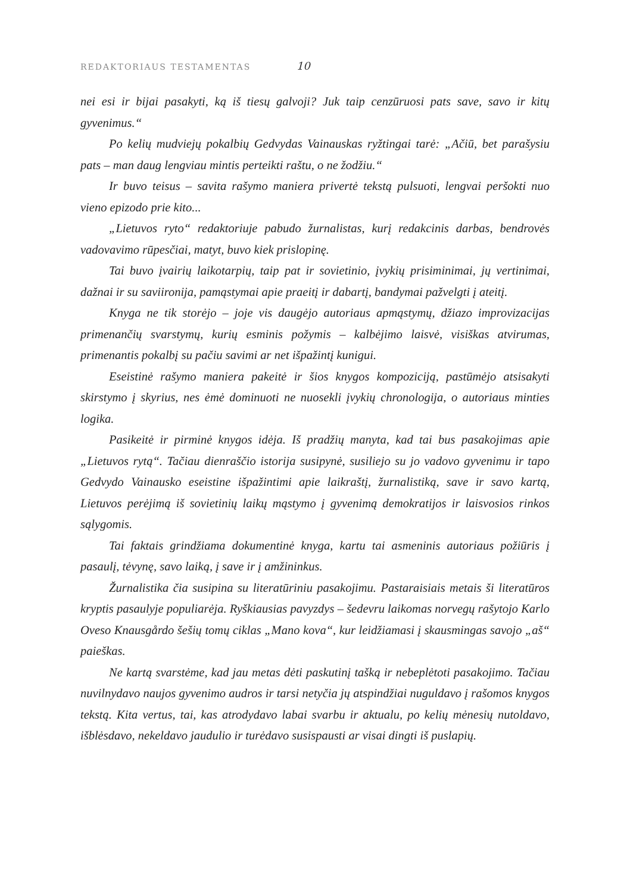REDAKTORIAUS TESTAMENTAS 10
nei esi ir bijai pasakyti, ką iš tiesų galvoji? Juk taip cenzūruosi pats save, savo ir kitų gyvenimus.“
Po kelių mudviejų pokalbių Gedvydas Vainauskas ryžtingai tarė: „Ačiū, bet parašysiu pats – man daug lengviau mintis perteikti raštu, o ne žodžiu.“
Ir buvo teisus – savita rašymo maniera privertė tekstą pulsuoti, lengvai peršokti nuo vieno epizodo prie kito...
„Lietuvos ryto“ redaktoriuje pabudo žurnalistas, kurį redakcinis darbas, bendrovės vadovavimo rūpesčiai, matyt, buvo kiek prislopinę.
Tai buvo įvairių laikotarpių, taip pat ir sovietinio, įvykių prisiminimai, jų vertinimai, dažnai ir su saviironija, pamąstymai apie praeitį ir dabartį, bandymai pažvelgti į ateitį.
Knyga ne tik storėjo – joje vis daugėjo autoriaus apmąstymų, džiazo improvizacijas primenančių svarstymų, kurių esminis požymis – kalbėjimo laisvė, visiškas atvirumas, primenantis pokalbį su pačiu savimi ar net išpažintį kunigui.
Eseistinė rašymo maniera pakeitė ir šios knygos kompoziciją, pastūmėjo atsisakyti skirstymo į skyrius, nes ėmė dominuoti ne nuosekli įvykių chronologija, o autoriaus minties logika.
Pasikeitė ir pirminė knygos idėja. Iš pradžių manyta, kad tai bus pasakojimas apie „Lietuvos rytą“. Tačiau dienraščio istorija susipynė, susiliejo su jo vadovo gyvenimu ir tapo Gedvydo Vainausko eseistine išpažintimi apie laikraštį, žurnalistiką, save ir savo kartą, Lietuvos perėjimą iš sovietinių laikų mąstymo į gyvenimą demokratijos ir laisvosios rinkos sąlygomis.
Tai faktais grindžiama dokumentinė knyga, kartu tai asmeninis autoriaus požiūris į pasaulį, tėvynę, savo laiką, į save ir į amžininkus.
Žurnalistika čia susipina su literatūriniu pasakojimu. Pastaraisiais metais ši literatūros kryptis pasaulyje populiarėja. Ryškiausias pavyzdys – šedevru laikomas norvegų rašytojo Karlo Oveso Knausgårdo šešių tomų ciklas „Mano kova“, kur leidžiamasi į skausmingas savojo „aš“ paieškas.
Ne kartą svarstėme, kad jau metas dėti paskutinį tašką ir nebeplėtoti pasakojimo. Tačiau nuvilnydavo naujos gyvenimo audros ir tarsi netyčia jų atspindžiai nuguldavo į rašomos knygos tekstą. Kita vertus, tai, kas atrodydavo labai svarbu ir aktualu, po kelių mėnesių nutoldavo, išblėsdavo, nekeldavo jaudulio ir turėdavo susispausti ar visai dingti iš puslapių.